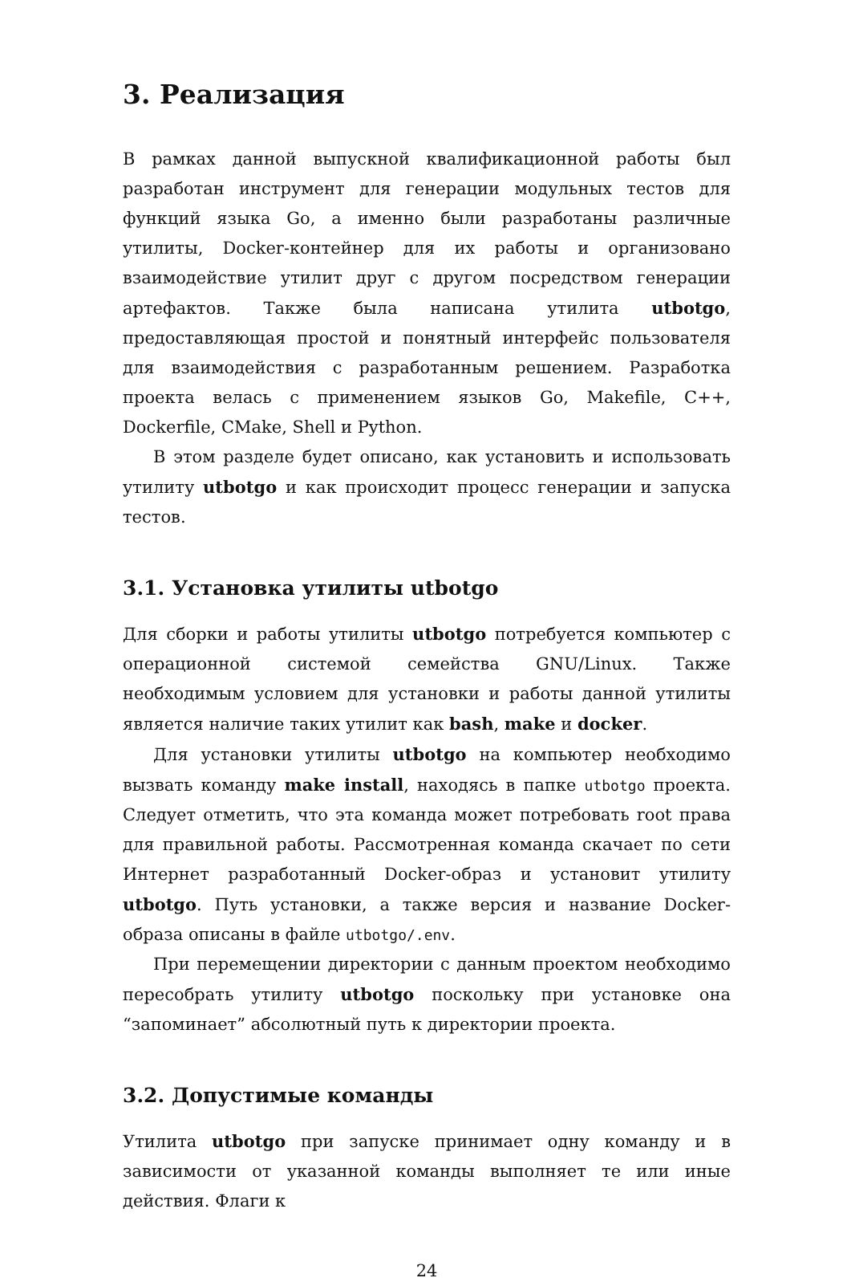3. Реализация
В рамках данной выпускной квалификационной работы был разработан инструмент для генерации модульных тестов для функций языка Go, а именно были разработаны различные утилиты, Docker-контейнер для их работы и организовано взаимодействие утилит друг с другом посредством генерации артефактов. Также была написана утилита utbotgo, предоставляющая простой и понятный интерфейс пользователя для взаимодействия с разработанным решением. Разработка проекта велась с применением языков Go, Makefile, C++, Dockerfile, CMake, Shell и Python.
В этом разделе будет описано, как установить и использовать утилиту utbotgo и как происходит процесс генерации и запуска тестов.
3.1. Установка утилиты utbotgo
Для сборки и работы утилиты utbotgo потребуется компьютер с операционной системой семейства GNU/Linux. Также необходимым условием для установки и работы данной утилиты является наличие таких утилит как bash, make и docker.
Для установки утилиты utbotgo на компьютер необходимо вызвать команду make install, находясь в папке utbotgo проекта. Следует отметить, что эта команда может потребовать root права для правильной работы. Рассмотренная команда скачает по сети Интернет разработанный Docker-образ и установит утилиту utbotgo. Путь установки, а также версия и название Docker-образа описаны в файле utbotgo/.env.
При перемещении директории с данным проектом необходимо пересобрать утилиту utbotgo поскольку при установке она “запоминает” абсолютный путь к директории проекта.
3.2. Допустимые команды
Утилита utbotgo при запуске принимает одну команду и в зависимости от указанной команды выполняет те или иные действия. Флаги к
24